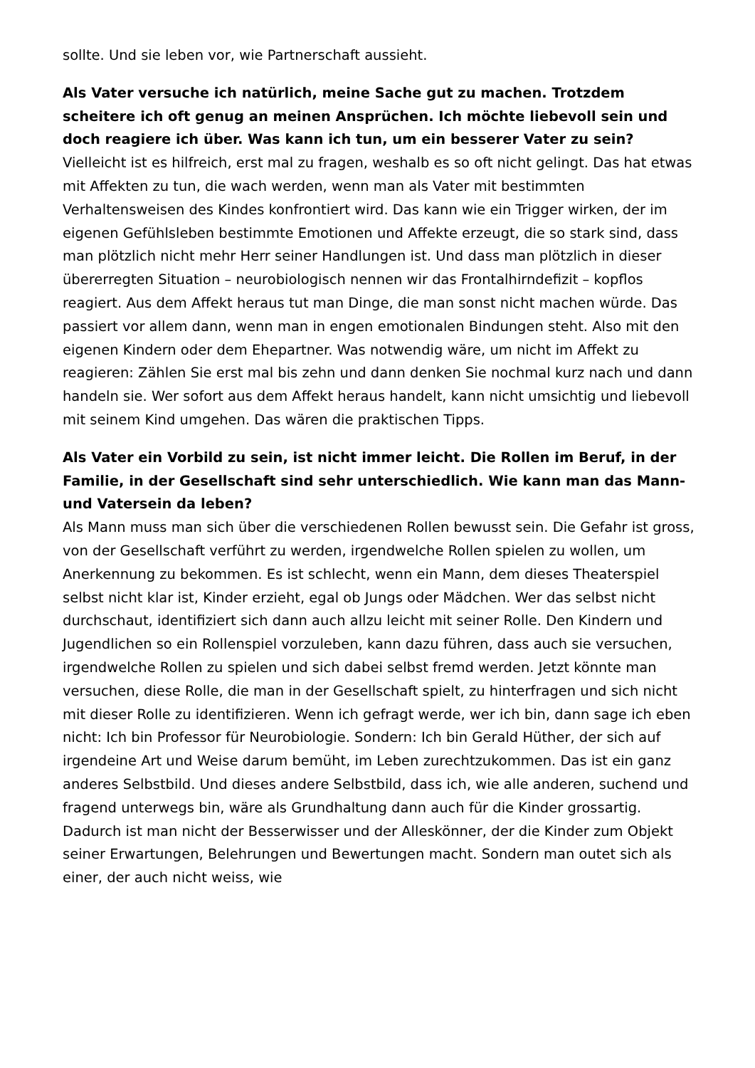sollte. Und sie leben vor, wie Partnerschaft aussieht.
Als Vater versuche ich natürlich, meine Sache gut zu machen. Trotzdem scheitere ich oft genug an meinen Ansprüchen. Ich möchte liebevoll sein und doch reagiere ich über. Was kann ich tun, um ein besserer Vater zu sein?
Vielleicht ist es hilfreich, erst mal zu fragen, weshalb es so oft nicht gelingt. Das hat etwas mit Affekten zu tun, die wach werden, wenn man als Vater mit bestimmten Verhaltensweisen des Kindes konfrontiert wird. Das kann wie ein Trigger wirken, der im eigenen Gefühlsleben bestimmte Emotionen und Affekte erzeugt, die so stark sind, dass man plötzlich nicht mehr Herr seiner Handlungen ist. Und dass man plötzlich in dieser übererregten Situation – neurobiologisch nennen wir das Frontalhirndefizit – kopflos reagiert. Aus dem Affekt heraus tut man Dinge, die man sonst nicht machen würde. Das passiert vor allem dann, wenn man in engen emotionalen Bindungen steht. Also mit den eigenen Kindern oder dem Ehepartner. Was notwendig wäre, um nicht im Affekt zu reagieren: Zählen Sie erst mal bis zehn und dann denken Sie nochmal kurz nach und dann handeln sie. Wer sofort aus dem Affekt heraus handelt, kann nicht umsichtig und liebevoll mit seinem Kind umgehen. Das wären die praktischen Tipps.
Als Vater ein Vorbild zu sein, ist nicht immer leicht. Die Rollen im Beruf, in der Familie, in der Gesellschaft sind sehr unterschiedlich. Wie kann man das Mann- und Vatersein da leben?
Als Mann muss man sich über die verschiedenen Rollen bewusst sein. Die Gefahr ist gross, von der Gesellschaft verführt zu werden, irgendwelche Rollen spielen zu wollen, um Anerkennung zu bekommen. Es ist schlecht, wenn ein Mann, dem dieses Theaterspiel selbst nicht klar ist, Kinder erzieht, egal ob Jungs oder Mädchen. Wer das selbst nicht durchschaut, identifiziert sich dann auch allzu leicht mit seiner Rolle. Den Kindern und Jugendlichen so ein Rollenspiel vorzuleben, kann dazu führen, dass auch sie versuchen, irgendwelche Rollen zu spielen und sich dabei selbst fremd werden. Jetzt könnte man versuchen, diese Rolle, die man in der Gesellschaft spielt, zu hinterfragen und sich nicht mit dieser Rolle zu identifizieren. Wenn ich gefragt werde, wer ich bin, dann sage ich eben nicht: Ich bin Professor für Neurobiologie. Sondern: Ich bin Gerald Hüther, der sich auf irgendeine Art und Weise darum bemüht, im Leben zurechtzukommen. Das ist ein ganz anderes Selbstbild. Und dieses andere Selbstbild, dass ich, wie alle anderen, suchend und fragend unterwegs bin, wäre als Grundhaltung dann auch für die Kinder grossartig. Dadurch ist man nicht der Besserwisser und der Alleskönner, der die Kinder zum Objekt seiner Erwartungen, Belehrungen und Bewertungen macht. Sondern man outet sich als einer, der auch nicht weiss, wie